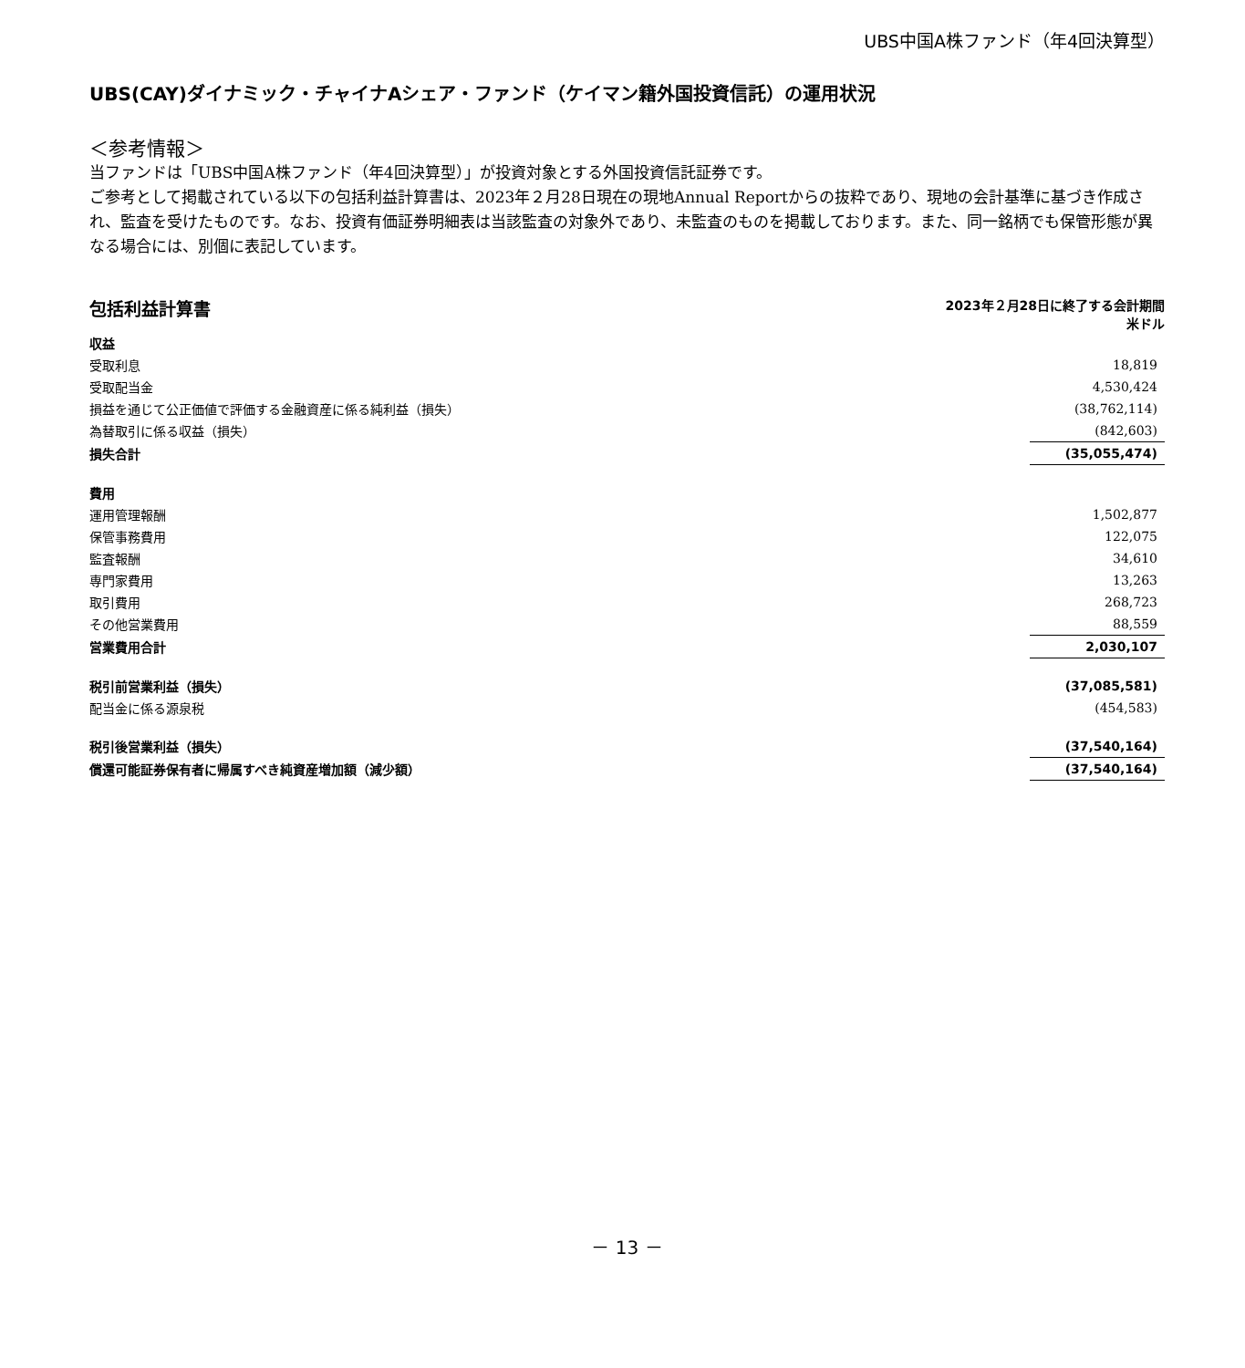UBS中国A株ファンド（年4回決算型）
UBS(CAY)ダイナミック・チャイナAシェア・ファンド（ケイマン籍外国投資信託）の運用状況
＜参考情報＞
当ファンドは「UBS中国A株ファンド（年4回決算型）」が投資対象とする外国投資信託証券です。
ご参考として掲載されている以下の包括利益計算書は、2023年２月28日現在の現地Annual Reportからの抜粋であり、現地の会計基準に基づき作成され、監査を受けたものです。なお、投資有価証券明細表は当該監査の対象外であり、未監査のものを掲載しております。また、同一銘柄でも保管形態が異なる場合には、別個に表記しています。
包括利益計算書
2023年２月28日に終了する会計期間
米ドル
| 収益 | |
| 受取利息 | 18,819 |
| 受取配当金 | 4,530,424 |
| 損益を通じて公正価値で評価する金融資産に係る純利益（損失） | (38,762,114) |
| 為替取引に係る収益（損失） | (842,603) |
| 損失合計 | (35,055,474) |
| 費用 | |
| 運用管理報酬 | 1,502,877 |
| 保管事務費用 | 122,075 |
| 監査報酬 | 34,610 |
| 専門家費用 | 13,263 |
| 取引費用 | 268,723 |
| その他営業費用 | 88,559 |
| 営業費用合計 | 2,030,107 |
| 税引前営業利益（損失） | (37,085,581) |
| 配当金に係る源泉税 | (454,583) |
| 税引後営業利益（損失） | (37,540,164) |
| 償還可能証券保有者に帰属すべき純資産増加額（減少額） | (37,540,164) |
－ 13 －